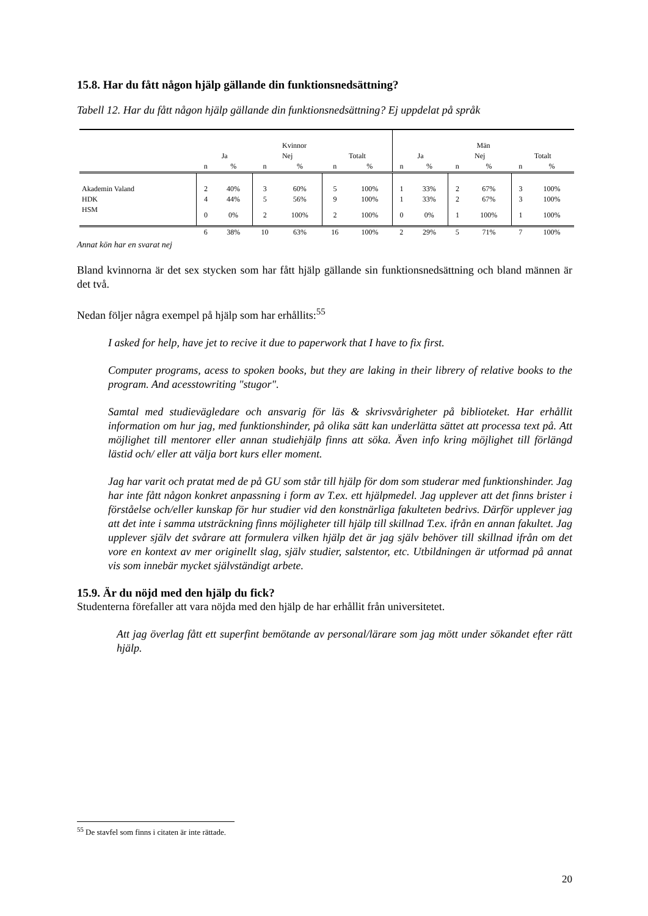15.8. Har du fått någon hjälp gällande din funktionsnedsättning?
Tabell 12. Har du fått någon hjälp gällande din funktionsnedsättning? Ej uppdelat på språk
| | Kvinnor | | | | | | Män | | | | | |
| --- | --- | --- | --- | --- | --- | --- | --- | --- | --- | --- | --- | --- |
| | Ja | | Nej | | Totalt | | Ja | | Nej | | Totalt | |
| | n | % | n | % | n | % | n | % | n | % | n | % |
| Akademin Valand | 2 | 40% | 3 | 60% | 5 | 100% | 1 | 33% | 2 | 67% | 3 | 100% |
| HDK | 4 | 44% | 5 | 56% | 9 | 100% | 1 | 33% | 2 | 67% | 3 | 100% |
| HSM | 0 | 0% | 2 | 100% | 2 | 100% | 0 | 0% | 1 | 100% | 1 | 100% |
| | 6 | 38% | 10 | 63% | 16 | 100% | 2 | 29% | 5 | 71% | 7 | 100% |
Annat kön har en svarat nej
Bland kvinnorna är det sex stycken som har fått hjälp gällande sin funktionsnedsättning och bland männen är det två.
Nedan följer några exempel på hjälp som har erhållits:<sup>55</sup>
I asked for help, have jet to recive it due to paperwork that I have to fix first.
Computer programs, acess to spoken books, but they are laking in their librery of relative books to the program. And acesstowriting "stugor".
Samtal med studievägledare och ansvarig för läs & skrivsvårigheter på biblioteket. Har erhållit information om hur jag, med funktionshinder, på olika sätt kan underlätta sättet att processa text på. Att möjlighet till mentorer eller annan studiehjälp finns att söka. Även info kring möjlighet till förlängd lästid och/ eller att välja bort kurs eller moment.
Jag har varit och pratat med de på GU som står till hjälp för dom som studerar med funktionshinder. Jag har inte fått någon konkret anpassning i form av T.ex. ett hjälpmedel. Jag upplever att det finns brister i förståelse och/eller kunskap för hur studier vid den konstnärliga fakulteten bedrivs. Därför upplever jag att det inte i samma utsträckning finns möjligheter till hjälp till skillnad T.ex. ifrån en annan fakultet. Jag upplever själv det svårare att formulera vilken hjälp det är jag själv behöver till skillnad ifrån om det vore en kontext av mer originellt slag, själv studier, salstentor, etc. Utbildningen är utformad på annat vis som innebär mycket självständigt arbete.
15.9. Är du nöjd med den hjälp du fick?
Studenterna förefaller att vara nöjda med den hjälp de har erhållit från universitetet.
Att jag överlag fått ett superfint bemötande av personal/lärare som jag mött under sökandet efter rätt hjälp.
<sup>55</sup> De stavfel som finns i citaten är inte rättade.
20